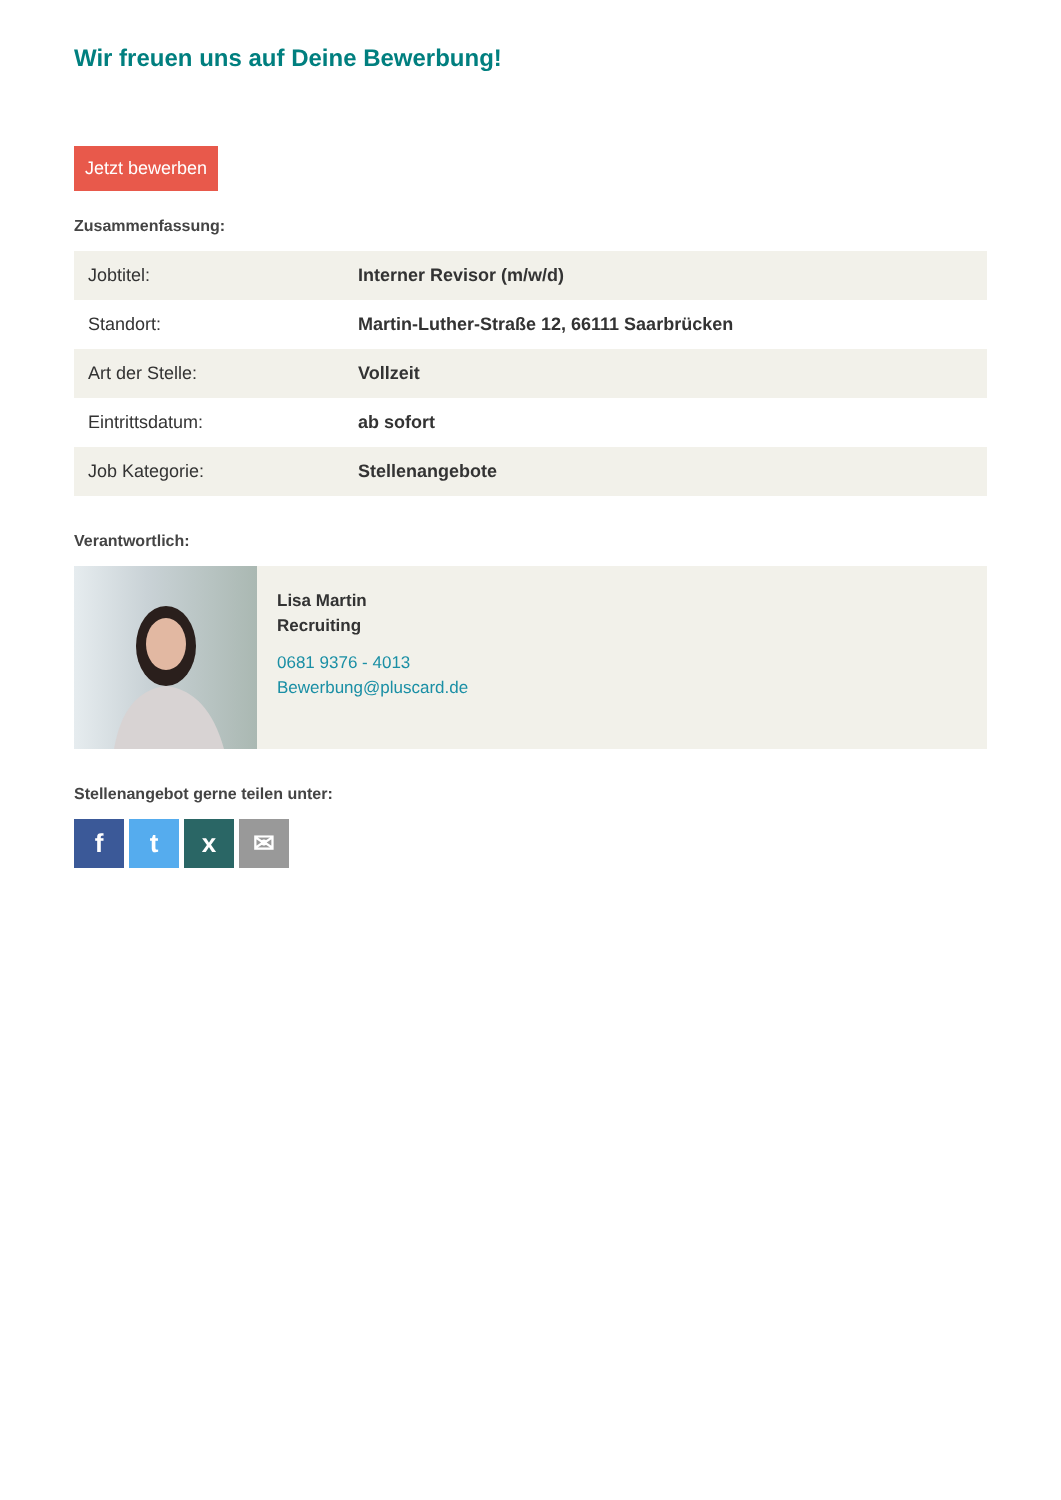Wir freuen uns auf Deine Bewerbung!
Jetzt bewerben
Zusammenfassung:
| Jobtitel: | Interner Revisor (m/w/d) |
| Standort: | Martin-Luther-Straße 12, 66111 Saarbrücken |
| Art der Stelle: | Vollzeit |
| Eintrittsdatum: | ab sofort |
| Job Kategorie: | Stellenangebote |
Verantwortlich:
Lisa Martin
Recruiting
0681 9376 - 4013
Bewerbung@pluscard.de
Stellenangebot gerne teilen unter:
f t x ✉